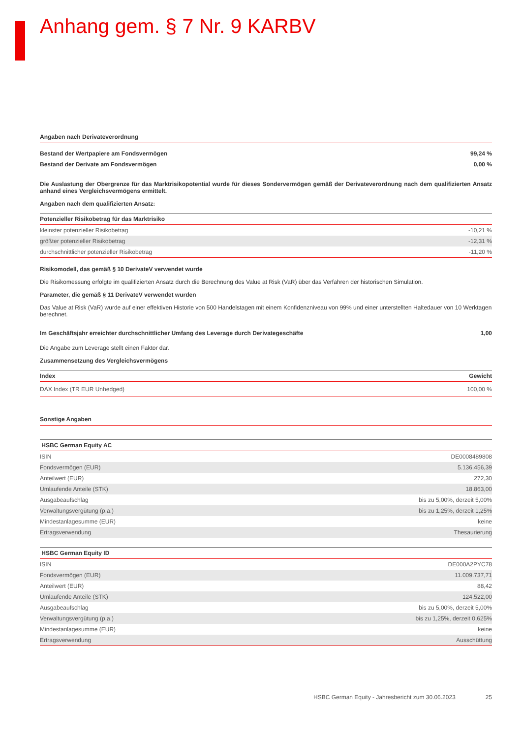Anhang gem. § 7 Nr. 9 KARBV
Angaben nach Derivateverordnung
| Bestand der Wertpapiere am Fondsvermögen | 99,24 % |
| Bestand der Derivate am Fondsvermögen | 0,00 % |
Die Auslastung der Obergrenze für das Marktrisikopotential wurde für dieses Sondervermögen gemäß der Derivateverordnung nach dem qualifizierten Ansatz anhand eines Vergleichsvermögens ermittelt.
Angaben nach dem qualifizierten Ansatz:
| Potenzieller Risikobetrag für das Marktrisiko | |
| --- | --- |
| kleinster potenzieller Risikobetrag | -10,21 % |
| größter potenzieller Risikobetrag | -12,31 % |
| durchschnittlicher potenzieller Risikobetrag | -11,20 % |
Risikomodell, das gemäß § 10 DerivateV verwendet wurde
Die Risikomessung erfolgte im qualifizierten Ansatz durch die Berechnung des Value at Risk (VaR) über das Verfahren der historischen Simulation.
Parameter, die gemäß § 11 DerivateV verwendet wurden
Das Value at Risk (VaR) wurde auf einer effektiven Historie von 500 Handelstagen mit einem Konfidenzniveau von 99% und einer unterstellten Haltedauer von 10 Werktagen berechnet.
| Im Geschäftsjahr erreichter durchschnittlicher Umfang des Leverage durch Derivategeschäfte | 1,00 |
Die Angabe zum Leverage stellt einen Faktor dar.
Zusammensetzung des Vergleichsvermögens
| Index | Gewicht |
| --- | --- |
| DAX Index (TR EUR Unhedged) | 100,00 % |
Sonstige Angaben
| HSBC German Equity AC | |
| --- | --- |
| ISIN | DE0008489808 |
| Fondsvermögen (EUR) | 5.136.456,39 |
| Anteilwert (EUR) | 272,30 |
| Umlaufende Anteile (STK) | 18.863,00 |
| Ausgabeaufschlag | bis zu 5,00%, derzeit 5,00% |
| Verwaltungsvergütung (p.a.) | bis zu 1,25%, derzeit 1,25% |
| Mindestanlagesumme (EUR) | keine |
| Ertragsverwendung | Thesaurierung |
| HSBC German Equity ID | |
| --- | --- |
| ISIN | DE000A2PYC78 |
| Fondsvermögen (EUR) | 11.009.737,71 |
| Anteilwert (EUR) | 88,42 |
| Umlaufende Anteile (STK) | 124.522,00 |
| Ausgabeaufschlag | bis zu 5,00%, derzeit 5,00% |
| Verwaltungsvergütung (p.a.) | bis zu 1,25%, derzeit 0,625% |
| Mindestanlagesumme (EUR) | keine |
| Ertragsverwendung | Ausschüttung |
HSBC German Equity - Jahresbericht zum 30.06.2023 25